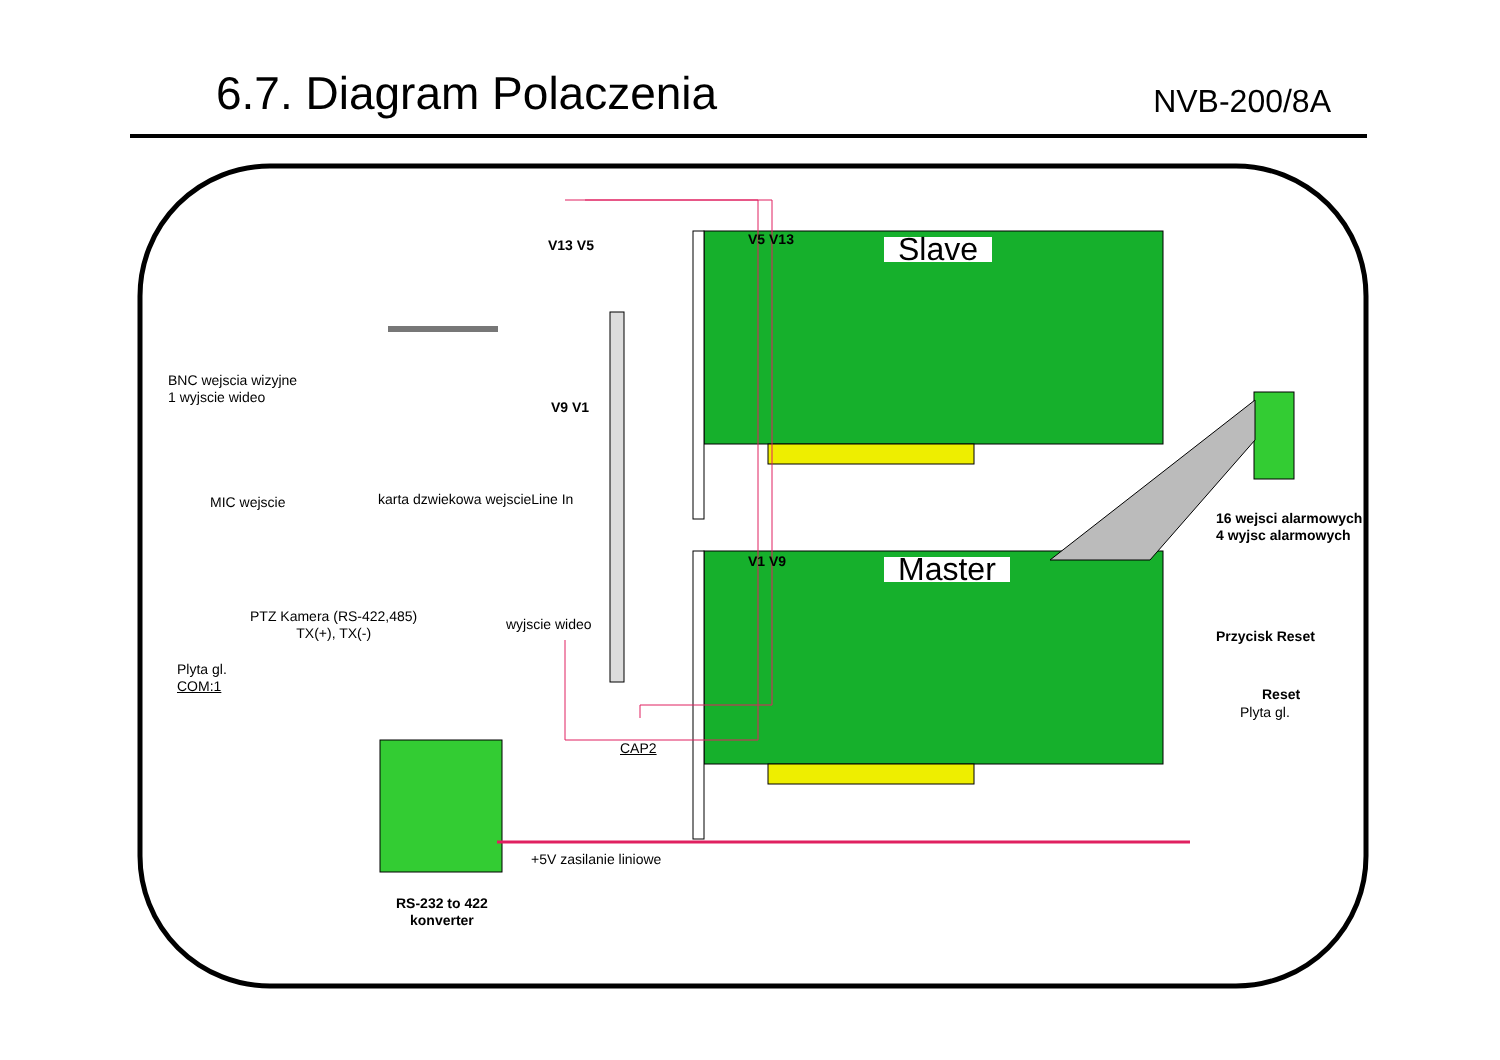6.7. Diagram Polaczenia
NVB-200/8A
V13 V5 V5 V13
V9 V1
V1 V9
Slave
Master
BNC wejscia wizyjne
1 wyjscie wideo
MIC wejscie karta dzwiekowa wejscieLine In
16 wejsci alarmowych
4 wyjsc alarmowych
PTZ Kamera (RS-422,485)
TX(+), TX(-)
wyjscie wideo
Przycisk Reset
Plyta gl.
COM:1
Reset
Plyta gl.
CAP2
+5V zasilanie liniowe
RS-232 to 422
konverter